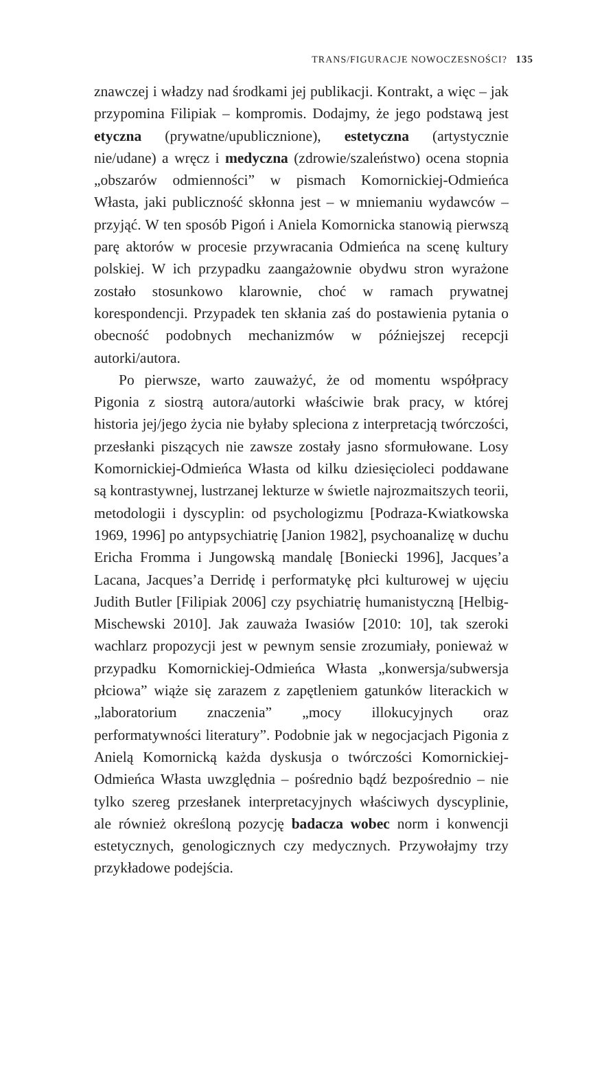TRANS/FIGURACJE NOWOCZESNOŚCI? 135
znawczej i władzy nad środkami jej publikacji. Kontrakt, a więc – jak przypomina Filipiak – kompromis. Dodajmy, że jego podstawą jest etyczna (prywatne/upublicznione), estetyczna (artystycznie nie/udane) a wręcz i medyczna (zdrowie/szaleństwo) ocena stopnia „obszarów odmienności” w pismach Komornickiej-Odmieńca Własta, jaki publiczność skłonna jest – w mniemaniu wydawców – przyjąć. W ten sposób Pigoń i Aniela Komornicka stanowią pierwszą parę aktorów w procesie przywracania Odmieńca na scenę kultury polskiej. W ich przypadku zaangażownie obydwu stron wyrażone zostało stosunkowo klarownie, choć w ramach prywatnej korespondencji. Przypadek ten skłania zaś do postawienia pytania o obecność podobnych mechanizmów w późniejszej recepcji autorki/autora.
Po pierwsze, warto zauważyć, że od momentu współpracy Pigonia z siostrą autora/autorki właściwie brak pracy, w której historia jej/jego życia nie byłaby spleciona z interpretacją twórczości, przesłanki piszących nie zawsze zostały jasno sformułowane. Losy Komornickiej-Odmieńca Własta od kilku dziesięcioleci poddawane są kontrastywnej, lustrzanej lekturze w świetle najrozmaitszych teorii, metodologii i dyscyplin: od psychologizmu [Podraza-Kwiatkowska 1969, 1996] po antypsychiatrię [Janion 1982], psychoanalizę w duchu Ericha Fromma i Jungowską mandalę [Boniecki 1996], Jacques’a Lacana, Jacques’a Derridę i performatykę płci kulturowej w ujęciu Judith Butler [Filipiak 2006] czy psychiatrię humanistyczną [Helbig-Mischewski 2010]. Jak zauważa Iwasiów [2010: 10], tak szeroki wachlarz propozycji jest w pewnym sensie zrozumiały, ponieważ w przypadku Komornickiej-Odmieńca Własta „konwersja/subwersja płciowa” wiąże się zarazem z zapętleniem gatunków literackich w „laboratorium znaczenia” „mocy illokucyjnych oraz performatywności literatury”. Podobnie jak w negocjacjach Pigonia z Anielą Komornicką każda dyskusja o twórczości Komornickiej-Odmieńca Własta uwzględnia – pośrednio bądź bezpośrednio – nie tylko szereg przesłanek interpretacyjnych właściwych dyscyplinie, ale również określoną pozycję badacza wobec norm i konwencji estetycznych, genologicznych czy medycznych. Przywołajmy trzy przykładowe podejścia.